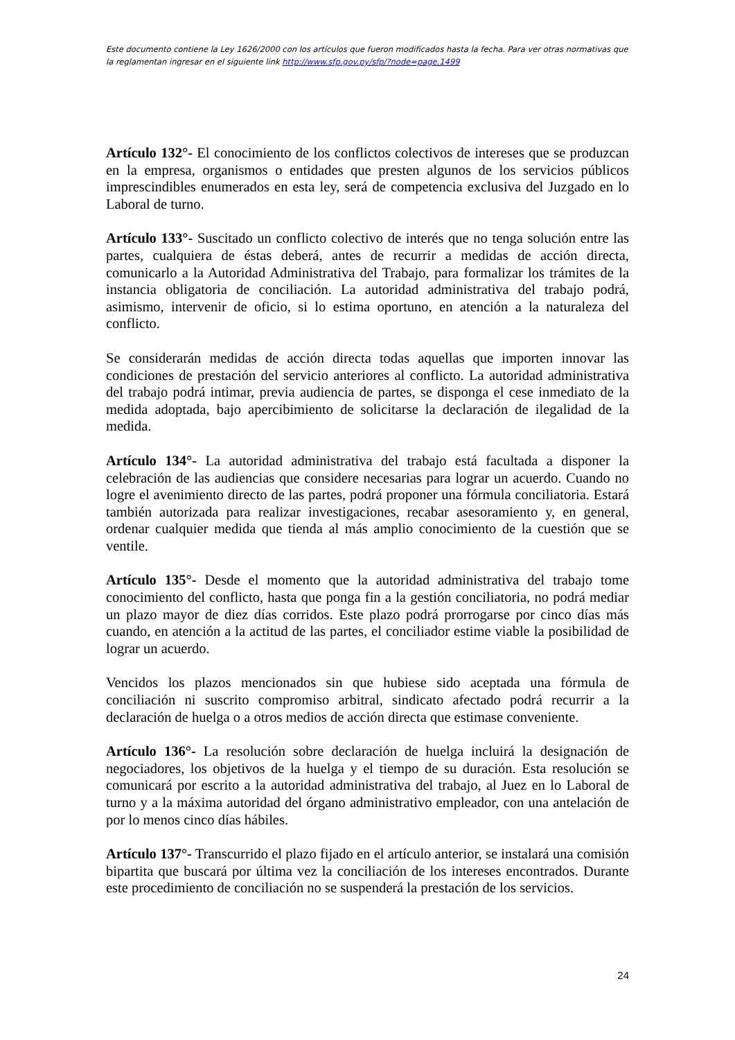Este documento contiene la Ley 1626/2000 con los artículos que fueron modificados hasta la fecha. Para ver otras normativas que la reglamentan ingresar en el siguiente link http://www.sfp.gov.py/sfp/?node=page,1499
Artículo 132°- El conocimiento de los conflictos colectivos de intereses que se produzcan en la empresa, organismos o entidades que presten algunos de los servicios públicos imprescindibles enumerados en esta ley, será de competencia exclusiva del Juzgado en lo Laboral de turno.
Artículo 133°- Suscitado un conflicto colectivo de interés que no tenga solución entre las partes, cualquiera de éstas deberá, antes de recurrir a medidas de acción directa, comunicarlo a la Autoridad Administrativa del Trabajo, para formalizar los trámites de la instancia obligatoria de conciliación. La autoridad administrativa del trabajo podrá, asimismo, intervenir de oficio, si lo estima oportuno, en atención a la naturaleza del conflicto.
Se considerarán medidas de acción directa todas aquellas que importen innovar las condiciones de prestación del servicio anteriores al conflicto. La autoridad administrativa del trabajo podrá intimar, previa audiencia de partes, se disponga el cese inmediato de la medida adoptada, bajo apercibimiento de solicitarse la declaración de ilegalidad de la medida.
Artículo 134°- La autoridad administrativa del trabajo está facultada a disponer la celebración de las audiencias que considere necesarias para lograr un acuerdo. Cuando no logre el avenimiento directo de las partes, podrá proponer una fórmula conciliatoria. Estará también autorizada para realizar investigaciones, recabar asesoramiento y, en general, ordenar cualquier medida que tienda al más amplio conocimiento de la cuestión que se ventile.
Artículo 135°- Desde el momento que la autoridad administrativa del trabajo tome conocimiento del conflicto, hasta que ponga fin a la gestión conciliatoria, no podrá mediar un plazo mayor de diez días corridos. Este plazo podrá prorrogarse por cinco días más cuando, en atención a la actitud de las partes, el conciliador estime viable la posibilidad de lograr un acuerdo.
Vencidos los plazos mencionados sin que hubiese sido aceptada una fórmula de conciliación ni suscrito compromiso arbitral, sindicato afectado podrá recurrir a la declaración de huelga o a otros medios de acción directa que estimase conveniente.
Artículo 136°- La resolución sobre declaración de huelga incluirá la designación de negociadores, los objetivos de la huelga y el tiempo de su duración. Esta resolución se comunicará por escrito a la autoridad administrativa del trabajo, al Juez en lo Laboral de turno y a la máxima autoridad del órgano administrativo empleador, con una antelación de por lo menos cinco días hábiles.
Artículo 137°- Transcurrido el plazo fijado en el artículo anterior, se instalará una comisión bipartita que buscará por última vez la conciliación de los intereses encontrados. Durante este procedimiento de conciliación no se suspenderá la prestación de los servicios.
24